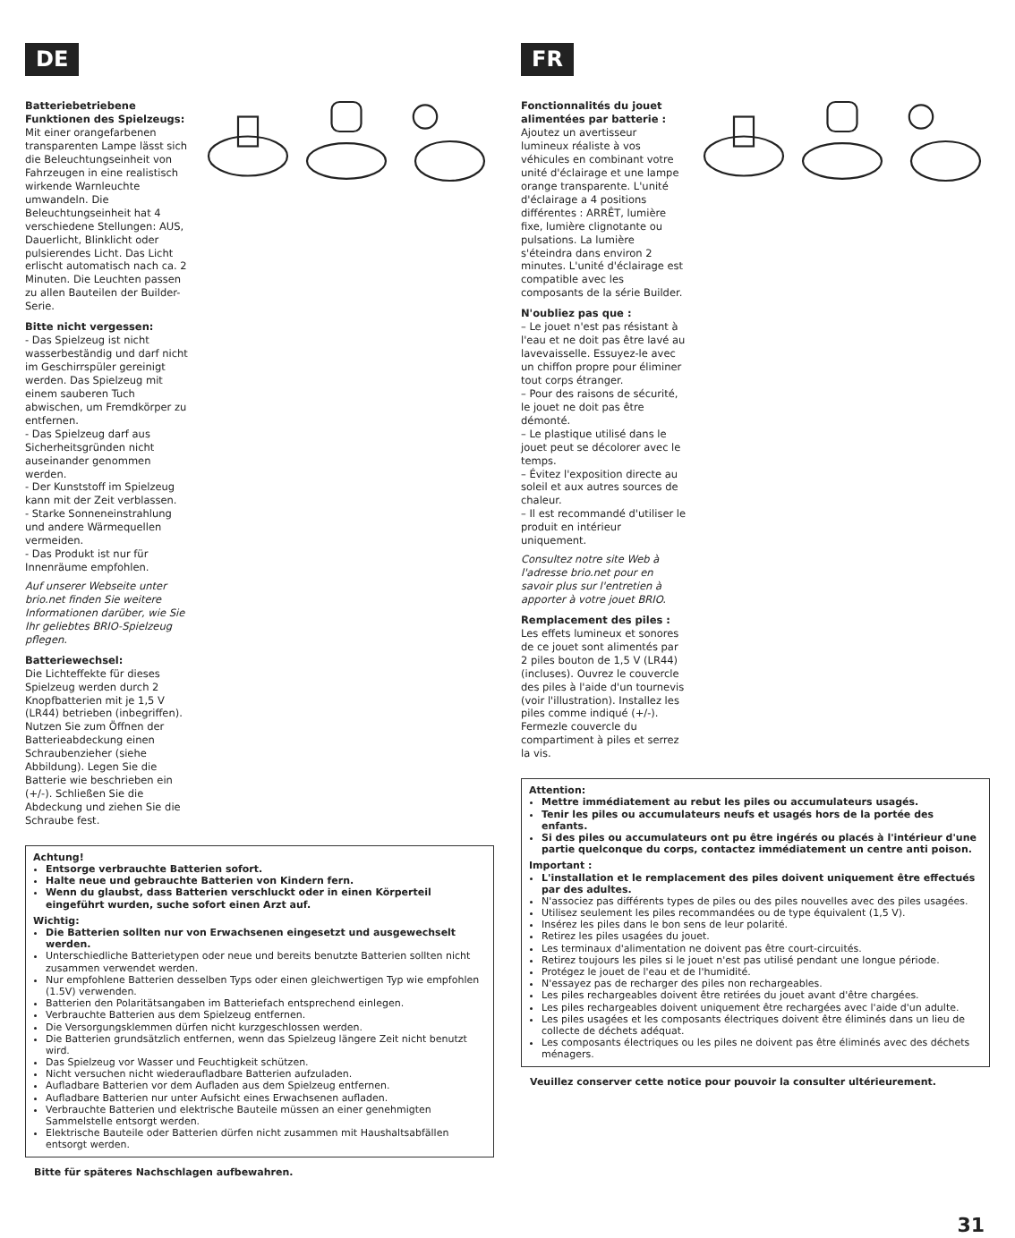DE
Batteriebetriebene Funktionen des Spielzeugs:
Mit einer orangefarbenen transparenten Lampe lässt sich die Beleuchtungseinheit von Fahrzeugen in eine realistisch wirkende Warnleuchte umwandeln. Die Beleuchtungseinheit hat 4 verschiedene Stellungen: AUS, Dauerlicht, Blinklicht oder pulsierendes Licht. Das Licht erlischt automatisch nach ca. 2 Minuten. Die Leuchten passen zu allen Bauteilen der Builder-Serie.
Bitte nicht vergessen:
- Das Spielzeug ist nicht wasserbeständig und darf nicht im Geschirrspüler gereinigt werden. Das Spielzeug mit einem sauberen Tuch abwischen, um Fremdkörper zu entfernen.
- Das Spielzeug darf aus Sicherheitsgründen nicht auseinander genommen werden.
- Der Kunststoff im Spielzeug kann mit der Zeit verblassen.
- Starke Sonneneinstrahlung und andere Wärmequellen vermeiden.
- Das Produkt ist nur für Innenräume empfohlen.
Auf unserer Webseite unter brio.net finden Sie weitere Informationen darüber, wie Sie Ihr geliebtes BRIO-Spielzeug pflegen.
Batteriewechsel:
Die Lichteffekte für dieses Spielzeug werden durch 2 Knopfbatterien mit je 1,5 V (LR44) betrieben (inbegriffen). Nutzen Sie zum Öffnen der Batterieabdeckung einen Schraubenzieher (siehe Abbildung). Legen Sie die Batterie wie beschrieben ein (+/-). Schließen Sie die Abdeckung und ziehen Sie die Schraube fest.
Achtung!
Entsorge verbrauchte Batterien sofort.
Halte neue und gebrauchte Batterien von Kindern fern.
Wenn du glaubst, dass Batterien verschluckt oder in einen Körperteil eingeführt wurden, suche sofort einen Arzt auf.
Wichtig:
Die Batterien sollten nur von Erwachsenen eingesetzt und ausgewechselt werden.
Unterschiedliche Batterietypen oder neue und bereits benutzte Batterien sollten nicht zusammen verwendet werden.
Nur empfohlene Batterien desselben Typs oder einen gleichwertigen Typ wie empfohlen (1.5V) verwenden.
Batterien den Polaritätsangaben im Batteriefach entsprechend einlegen.
Verbrauchte Batterien aus dem Spielzeug entfernen.
Die Versorgungsklemmen dürfen nicht kurzgeschlossen werden.
Die Batterien grundsätzlich entfernen, wenn das Spielzeug längere Zeit nicht benutzt wird.
Das Spielzeug vor Wasser und Feuchtigkeit schützen.
Nicht versuchen nicht wiederaufladbare Batterien aufzuladen.
Aufladbare Batterien vor dem Aufladen aus dem Spielzeug entfernen.
Aufladbare Batterien nur unter Aufsicht eines Erwachsenen aufladen.
Verbrauchte Batterien und elektrische Bauteile müssen an einer genehmigten Sammelstelle entsorgt werden.
Elektrische Bauteile oder Batterien dürfen nicht zusammen mit Haushaltsabfällen entsorgt werden.
Bitte für späteres Nachschlagen aufbewahren.
FR
Fonctionnalités du jouet alimentées par batterie :
Ajoutez un avertisseur lumineux réaliste à vos véhicules en combinant votre unité d'éclairage et une lampe orange transparente. L'unité d'éclairage a 4 positions différentes : ARRÊT, lumière fixe, lumière clignotante ou pulsations. La lumière s'éteindra dans environ 2 minutes. L'unité d'éclairage est compatible avec les composants de la série Builder.
N'oubliez pas que :
– Le jouet n'est pas résistant à l'eau et ne doit pas être lavé au lavevaisselle. Essuyez-le avec un chiffon propre pour éliminer tout corps étranger.
– Pour des raisons de sécurité, le jouet ne doit pas être démonté.
– Le plastique utilisé dans le jouet peut se décolorer avec le temps.
– Évitez l'exposition directe au soleil et aux autres sources de chaleur.
– Il est recommandé d'utiliser le produit en intérieur uniquement.
Consultez notre site Web à l'adresse brio.net pour en savoir plus sur l'entretien à apporter à votre jouet BRIO.
Remplacement des piles :
Les effets lumineux et sonores de ce jouet sont alimentés par 2 piles bouton de 1,5 V (LR44) (incluses). Ouvrez le couvercle des piles à l'aide d'un tournevis (voir l'illustration). Installez les piles comme indiqué (+/-). Fermezle couvercle du compartiment à piles et serrez la vis.
Attention:
Mettre immédiatement au rebut les piles ou accumulateurs usagés.
Tenir les piles ou accumulateurs neufs et usagés hors de la portée des enfants.
Si des piles ou accumulateurs ont pu être ingérés ou placés à l'intérieur d'une partie quelconque du corps, contactez immédiatement un centre anti poison.
Important :
L'installation et le remplacement des piles doivent uniquement être effectués par des adultes.
N'associez pas différents types de piles ou des piles nouvelles avec des piles usagées.
Utilisez seulement les piles recommandées ou de type équivalent (1,5 V).
Insérez les piles dans le bon sens de leur polarité.
Retirez les piles usagées du jouet.
Les terminaux d'alimentation ne doivent pas être court-circuités.
Retirez toujours les piles si le jouet n'est pas utilisé pendant une longue période.
Protégez le jouet de l'eau et de l'humidité.
N'essayez pas de recharger des piles non rechargeables.
Les piles rechargeables doivent être retirées du jouet avant d'être chargées.
Les piles rechargeables doivent uniquement être rechargées avec l'aide d'un adulte.
Les piles usagées et les composants électriques doivent être éliminés dans un lieu de collecte de déchets adéquat.
Les composants électriques ou les piles ne doivent pas être éliminés avec des déchets ménagers.
Veuillez conserver cette notice pour pouvoir la consulter ultérieurement.
31